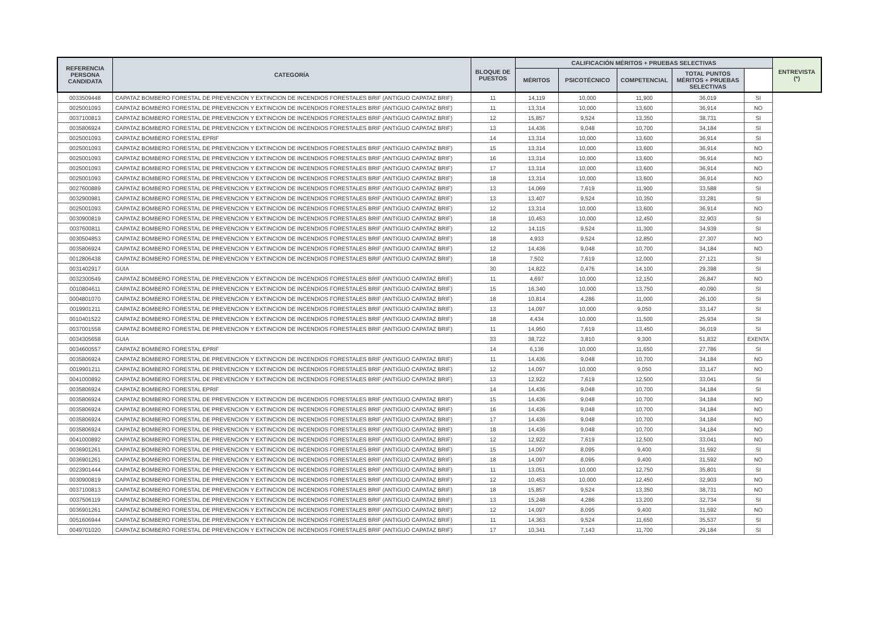| REFERENCIA PERSONA CANDIDATA | CATEGORÍA | BLOQUE DE PUESTOS | CALIFICACIÓN MÉRITOS + PRUEBAS SELECTIVAS | | | | | ENTREVISTA (*) |
| --- | --- | --- | --- | --- | --- | --- | --- | --- |
| | | | MÉRITOS | PSICOTÉCNICO | COMPETENCIAL | TOTAL PUNTOS MÉRITOS + PRUEBAS SELECTIVAS | | |
| 0033509448 | CAPATAZ BOMBERO FORESTAL DE PREVENCION Y EXTINCION DE INCENDIOS FORESTALES BRIF (ANTIGUO CAPATAZ BRIF) | 11 | 14,119 | 10,000 | 11,900 | 36,019 | SI | |
| 0025001093 | CAPATAZ BOMBERO FORESTAL DE PREVENCION Y EXTINCION DE INCENDIOS FORESTALES BRIF (ANTIGUO CAPATAZ BRIF) | 11 | 13,314 | 10,000 | 13,600 | 36,914 | NO | |
| 0037100813 | CAPATAZ BOMBERO FORESTAL DE PREVENCION Y EXTINCION DE INCENDIOS FORESTALES BRIF (ANTIGUO CAPATAZ BRIF) | 12 | 15,857 | 9,524 | 13,350 | 38,731 | SI | |
| 0035806924 | CAPATAZ BOMBERO FORESTAL DE PREVENCION Y EXTINCION DE INCENDIOS FORESTALES BRIF (ANTIGUO CAPATAZ BRIF) | 13 | 14,436 | 9,048 | 10,700 | 34,184 | SI | |
| 0025001093 | CAPATAZ BOMBERO FORESTAL EPRIF | 14 | 13,314 | 10,000 | 13,600 | 36,914 | SI | |
| 0025001093 | CAPATAZ BOMBERO FORESTAL DE PREVENCION Y EXTINCION DE INCENDIOS FORESTALES BRIF (ANTIGUO CAPATAZ BRIF) | 15 | 13,314 | 10,000 | 13,600 | 36,914 | NO | |
| 0025001093 | CAPATAZ BOMBERO FORESTAL DE PREVENCION Y EXTINCION DE INCENDIOS FORESTALES BRIF (ANTIGUO CAPATAZ BRIF) | 16 | 13,314 | 10,000 | 13,600 | 36,914 | NO | |
| 0025001093 | CAPATAZ BOMBERO FORESTAL DE PREVENCION Y EXTINCION DE INCENDIOS FORESTALES BRIF (ANTIGUO CAPATAZ BRIF) | 17 | 13,314 | 10,000 | 13,600 | 36,914 | NO | |
| 0025001093 | CAPATAZ BOMBERO FORESTAL DE PREVENCION Y EXTINCION DE INCENDIOS FORESTALES BRIF (ANTIGUO CAPATAZ BRIF) | 18 | 13,314 | 10,000 | 13,600 | 36,914 | NO | |
| 0027600889 | CAPATAZ BOMBERO FORESTAL DE PREVENCION Y EXTINCION DE INCENDIOS FORESTALES BRIF (ANTIGUO CAPATAZ BRIF) | 13 | 14,069 | 7,619 | 11,900 | 33,588 | SI | |
| 0032900981 | CAPATAZ BOMBERO FORESTAL DE PREVENCION Y EXTINCION DE INCENDIOS FORESTALES BRIF (ANTIGUO CAPATAZ BRIF) | 13 | 13,407 | 9,524 | 10,350 | 33,281 | SI | |
| 0025001093 | CAPATAZ BOMBERO FORESTAL DE PREVENCION Y EXTINCION DE INCENDIOS FORESTALES BRIF (ANTIGUO CAPATAZ BRIF) | 12 | 13,314 | 10,000 | 13,600 | 36,914 | NO | |
| 0030900819 | CAPATAZ BOMBERO FORESTAL DE PREVENCION Y EXTINCION DE INCENDIOS FORESTALES BRIF (ANTIGUO CAPATAZ BRIF) | 18 | 10,453 | 10,000 | 12,450 | 32,903 | SI | |
| 0037600811 | CAPATAZ BOMBERO FORESTAL DE PREVENCION Y EXTINCION DE INCENDIOS FORESTALES BRIF (ANTIGUO CAPATAZ BRIF) | 12 | 14,115 | 9,524 | 11,300 | 34,939 | SI | |
| 0030504853 | CAPATAZ BOMBERO FORESTAL DE PREVENCION Y EXTINCION DE INCENDIOS FORESTALES BRIF (ANTIGUO CAPATAZ BRIF) | 18 | 4,933 | 9,524 | 12,850 | 27,307 | NO | |
| 0035806924 | CAPATAZ BOMBERO FORESTAL DE PREVENCION Y EXTINCION DE INCENDIOS FORESTALES BRIF (ANTIGUO CAPATAZ BRIF) | 12 | 14,436 | 9,048 | 10,700 | 34,184 | NO | |
| 0012806438 | CAPATAZ BOMBERO FORESTAL DE PREVENCION Y EXTINCION DE INCENDIOS FORESTALES BRIF (ANTIGUO CAPATAZ BRIF) | 18 | 7,502 | 7,619 | 12,000 | 27,121 | SI | |
| 0031402917 | GUIA | 30 | 14,822 | 0,476 | 14,100 | 29,398 | SI | |
| 0032300549 | CAPATAZ BOMBERO FORESTAL DE PREVENCION Y EXTINCION DE INCENDIOS FORESTALES BRIF (ANTIGUO CAPATAZ BRIF) | 11 | 4,697 | 10,000 | 12,150 | 26,847 | NO | |
| 0010804611 | CAPATAZ BOMBERO FORESTAL DE PREVENCION Y EXTINCION DE INCENDIOS FORESTALES BRIF (ANTIGUO CAPATAZ BRIF) | 15 | 16,340 | 10,000 | 13,750 | 40,090 | SI | |
| 0004801070 | CAPATAZ BOMBERO FORESTAL DE PREVENCION Y EXTINCION DE INCENDIOS FORESTALES BRIF (ANTIGUO CAPATAZ BRIF) | 18 | 10,814 | 4,286 | 11,000 | 26,100 | SI | |
| 0019901211 | CAPATAZ BOMBERO FORESTAL DE PREVENCION Y EXTINCION DE INCENDIOS FORESTALES BRIF (ANTIGUO CAPATAZ BRIF) | 13 | 14,097 | 10,000 | 9,050 | 33,147 | SI | |
| 0010401522 | CAPATAZ BOMBERO FORESTAL DE PREVENCION Y EXTINCION DE INCENDIOS FORESTALES BRIF (ANTIGUO CAPATAZ BRIF) | 18 | 4,434 | 10,000 | 11,500 | 25,934 | SI | |
| 0037001558 | CAPATAZ BOMBERO FORESTAL DE PREVENCION Y EXTINCION DE INCENDIOS FORESTALES BRIF (ANTIGUO CAPATAZ BRIF) | 11 | 14,950 | 7,619 | 13,450 | 36,019 | SI | |
| 0034305658 | GUIA | 33 | 38,722 | 3,810 | 9,300 | 51,832 | EXENTA | |
| 0034600557 | CAPATAZ BOMBERO FORESTAL EPRIF | 14 | 6,136 | 10,000 | 11,650 | 27,786 | SI | |
| 0035806924 | CAPATAZ BOMBERO FORESTAL DE PREVENCION Y EXTINCION DE INCENDIOS FORESTALES BRIF (ANTIGUO CAPATAZ BRIF) | 11 | 14,436 | 9,048 | 10,700 | 34,184 | NO | |
| 0019901211 | CAPATAZ BOMBERO FORESTAL DE PREVENCION Y EXTINCION DE INCENDIOS FORESTALES BRIF (ANTIGUO CAPATAZ BRIF) | 12 | 14,097 | 10,000 | 9,050 | 33,147 | NO | |
| 0041000892 | CAPATAZ BOMBERO FORESTAL DE PREVENCION Y EXTINCION DE INCENDIOS FORESTALES BRIF (ANTIGUO CAPATAZ BRIF) | 13 | 12,922 | 7,619 | 12,500 | 33,041 | SI | |
| 0035806924 | CAPATAZ BOMBERO FORESTAL EPRIF | 14 | 14,436 | 9,048 | 10,700 | 34,184 | SI | |
| 0035806924 | CAPATAZ BOMBERO FORESTAL DE PREVENCION Y EXTINCION DE INCENDIOS FORESTALES BRIF (ANTIGUO CAPATAZ BRIF) | 15 | 14,436 | 9,048 | 10,700 | 34,184 | NO | |
| 0035806924 | CAPATAZ BOMBERO FORESTAL DE PREVENCION Y EXTINCION DE INCENDIOS FORESTALES BRIF (ANTIGUO CAPATAZ BRIF) | 16 | 14,436 | 9,048 | 10,700 | 34,184 | NO | |
| 0035806924 | CAPATAZ BOMBERO FORESTAL DE PREVENCION Y EXTINCION DE INCENDIOS FORESTALES BRIF (ANTIGUO CAPATAZ BRIF) | 17 | 14,436 | 9,048 | 10,700 | 34,184 | NO | |
| 0035806924 | CAPATAZ BOMBERO FORESTAL DE PREVENCION Y EXTINCION DE INCENDIOS FORESTALES BRIF (ANTIGUO CAPATAZ BRIF) | 18 | 14,436 | 9,048 | 10,700 | 34,184 | NO | |
| 0041000892 | CAPATAZ BOMBERO FORESTAL DE PREVENCION Y EXTINCION DE INCENDIOS FORESTALES BRIF (ANTIGUO CAPATAZ BRIF) | 12 | 12,922 | 7,619 | 12,500 | 33,041 | NO | |
| 0036901261 | CAPATAZ BOMBERO FORESTAL DE PREVENCION Y EXTINCION DE INCENDIOS FORESTALES BRIF (ANTIGUO CAPATAZ BRIF) | 15 | 14,097 | 8,095 | 9,400 | 31,592 | SI | |
| 0036901261 | CAPATAZ BOMBERO FORESTAL DE PREVENCION Y EXTINCION DE INCENDIOS FORESTALES BRIF (ANTIGUO CAPATAZ BRIF) | 18 | 14,097 | 8,095 | 9,400 | 31,592 | NO | |
| 0023901444 | CAPATAZ BOMBERO FORESTAL DE PREVENCION Y EXTINCION DE INCENDIOS FORESTALES BRIF (ANTIGUO CAPATAZ BRIF) | 11 | 13,051 | 10,000 | 12,750 | 35,801 | SI | |
| 0030900819 | CAPATAZ BOMBERO FORESTAL DE PREVENCION Y EXTINCION DE INCENDIOS FORESTALES BRIF (ANTIGUO CAPATAZ BRIF) | 12 | 10,453 | 10,000 | 12,450 | 32,903 | NO | |
| 0037100813 | CAPATAZ BOMBERO FORESTAL DE PREVENCION Y EXTINCION DE INCENDIOS FORESTALES BRIF (ANTIGUO CAPATAZ BRIF) | 18 | 15,857 | 9,524 | 13,350 | 38,731 | NO | |
| 0037506119 | CAPATAZ BOMBERO FORESTAL DE PREVENCION Y EXTINCION DE INCENDIOS FORESTALES BRIF (ANTIGUO CAPATAZ BRIF) | 13 | 15,248 | 4,286 | 13,200 | 32,734 | SI | |
| 0036901261 | CAPATAZ BOMBERO FORESTAL DE PREVENCION Y EXTINCION DE INCENDIOS FORESTALES BRIF (ANTIGUO CAPATAZ BRIF) | 12 | 14,097 | 8,095 | 9,400 | 31,592 | NO | |
| 0051606944 | CAPATAZ BOMBERO FORESTAL DE PREVENCION Y EXTINCION DE INCENDIOS FORESTALES BRIF (ANTIGUO CAPATAZ BRIF) | 11 | 14,363 | 9,524 | 11,650 | 35,537 | SI | |
| 0049701020 | CAPATAZ BOMBERO FORESTAL DE PREVENCION Y EXTINCION DE INCENDIOS FORESTALES BRIF (ANTIGUO CAPATAZ BRIF) | 17 | 10,341 | 7,143 | 11,700 | 29,184 | SI | |